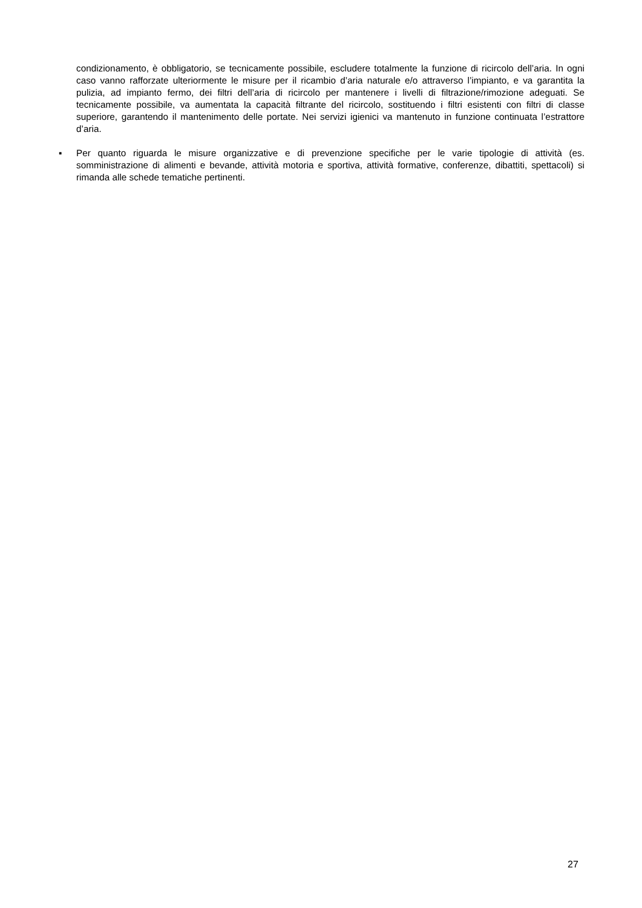condizionamento, è obbligatorio, se tecnicamente possibile, escludere totalmente la funzione di ricircolo dell’aria. In ogni caso vanno rafforzate ulteriormente le misure per il ricambio d’aria naturale e/o attraverso l’impianto, e va garantita la pulizia, ad impianto fermo, dei filtri dell’aria di ricircolo per mantenere i livelli di filtrazione/rimozione adeguati. Se tecnicamente possibile, va aumentata la capacità filtrante del ricircolo, sostituendo i filtri esistenti con filtri di classe superiore, garantendo il mantenimento delle portate. Nei servizi igienici va mantenuto in funzione continuata l’estrattore d’aria.
▪ Per quanto riguarda le misure organizzative e di prevenzione specifiche per le varie tipologie di attività (es. somministrazione di alimenti e bevande, attività motoria e sportiva, attività formative, conferenze, dibattiti, spettacoli) si rimanda alle schede tematiche pertinenti.
27